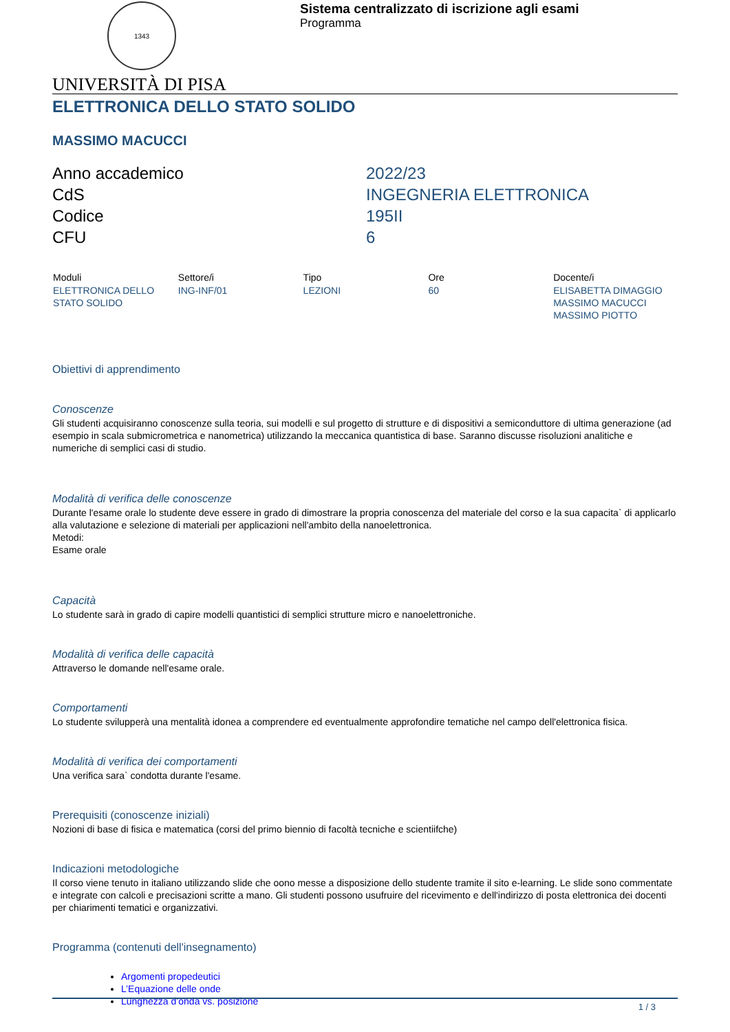1343
Sistema centralizzato di iscrizione agli esami
Programma
UNIVERSITÀ DI PISA
ELETTRONICA DELLO STATO SOLIDO
MASSIMO MACUCCI
Anno accademico
2022/23
CdS
INGEGNERIA ELETTRONICA
Codice
195II
CFU
6
| Moduli | Settore/i | Tipo | Ore | Docente/i |
| --- | --- | --- | --- | --- |
| ELETTRONICA DELLO STATO SOLIDO | ING-INF/01 | LEZIONI | 60 | ELISABETTA DIMAGGIO MASSIMO MACUCCI MASSIMO PIOTTO |
Obiettivi di apprendimento
Conoscenze
Gli studenti acquisiranno conoscenze sulla teoria, sui modelli e sul progetto di strutture e di dispositivi a semiconduttore di ultima generazione (ad esempio in scala submicrometrica e nanometrica) utilizzando la meccanica quantistica di base. Saranno discusse risoluzioni analitiche e numeriche di semplici casi di studio.
Modalità di verifica delle conoscenze
Durante l'esame orale lo studente deve essere in grado di dimostrare la propria conoscenza del materiale del corso e la sua capacita` di applicarlo alla valutazione e selezione di materiali per applicazioni nell'ambito della nanoelettronica.
Metodi:
Esame orale
Capacità
Lo studente sarà in grado di capire modelli quantistici di semplici strutture micro e nanoelettroniche.
Modalità di verifica delle capacità
Attraverso le domande nell'esame orale.
Comportamenti
Lo studente svilupperà una mentalità idonea a comprendere ed eventualmente approfondire tematiche nel campo dell'elettronica fisica.
Modalità di verifica dei comportamenti
Una verifica sara` condotta durante l'esame.
Prerequisiti (conoscenze iniziali)
Nozioni di base di fisica e matematica (corsi del primo biennio di facoltà tecniche e scientiifche)
Indicazioni metodologiche
Il corso viene tenuto in italiano utilizzando slide che oono messe a disposizione dello studente tramite il sito e-learning. Le slide sono commentate e integrate con calcoli e precisazioni scritte a mano. Gli studenti possono usufruire del ricevimento e dell'indirizzo di posta elettronica dei docenti per chiarimenti tematici e organizzativi.
Programma (contenuti dell'insegnamento)
Argomenti propedeutici
L’Equazione delle onde
Lunghezza d’onda vs. posizione
1 / 3